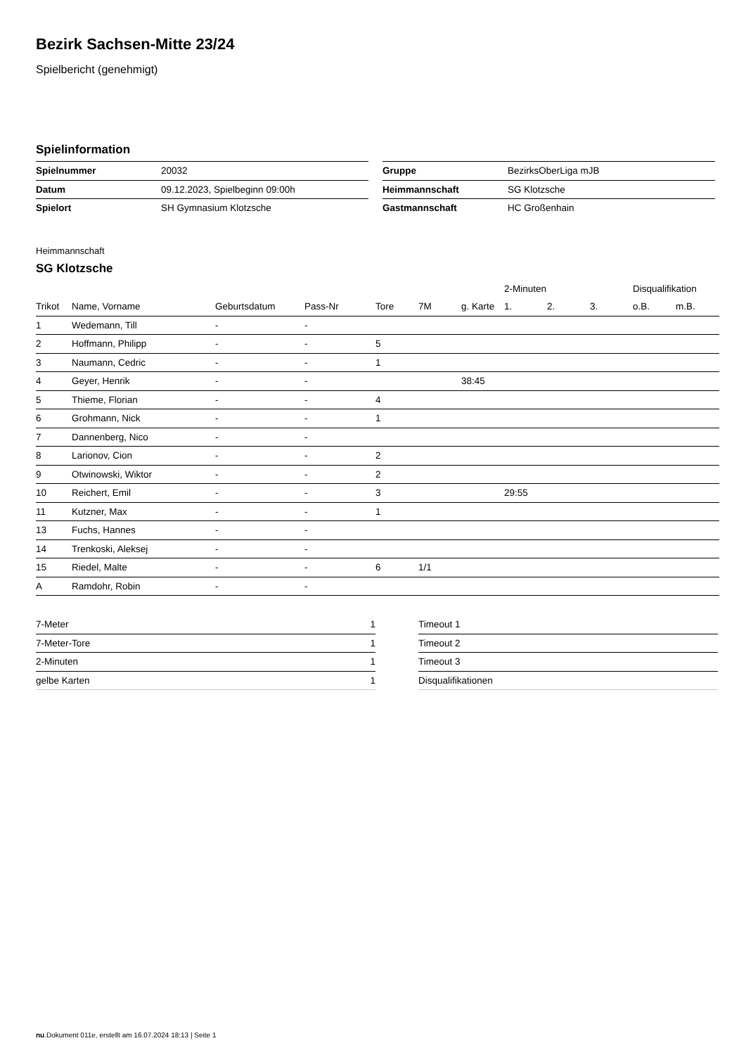Bezirk Sachsen-Mitte 23/24
Spielbericht (genehmigt)
Spielinformation
| Spielnummer | 20032 |
| Datum | 09.12.2023, Spielbeginn 09:00h |
| Spielort | SH Gymnasium Klotzsche |
| Gruppe | BezirksOberLiga mJB |
| Heimmannschaft | SG Klotzsche |
| Gastmannschaft | HC Großenhain |
Heimmannschaft
SG Klotzsche
| | | | | | | | 2-Minuten | | | Disqualifikation | |
| --- | --- | --- | --- | --- | --- | --- | --- | --- | --- | --- | --- |
| Trikot | Name, Vorname | Geburtsdatum | Pass-Nr | Tore | 7M | g. Karte | 1. | 2. | 3. | o.B. | m.B. |
| 1 | Wedemann, Till | - | - | | | | | | | | |
| 2 | Hoffmann, Philipp | - | - | 5 | | | | | | | |
| 3 | Naumann, Cedric | - | - | 1 | | | | | | | |
| 4 | Geyer, Henrik | - | - | | | 38:45 | | | | | |
| 5 | Thieme, Florian | - | - | 4 | | | | | | | |
| 6 | Grohmann, Nick | - | - | 1 | | | | | | | |
| 7 | Dannenberg, Nico | - | - | | | | | | | | |
| 8 | Larionov, Cion | - | - | 2 | | | | | | | |
| 9 | Otwinowski, Wiktor | - | - | 2 | | | | | | | |
| 10 | Reichert, Emil | - | - | 3 | | | 29:55 | | | | |
| 11 | Kutzner, Max | - | - | 1 | | | | | | | |
| 13 | Fuchs, Hannes | - | - | | | | | | | | |
| 14 | Trenkoski, Aleksej | - | - | | | | | | | | |
| 15 | Riedel, Malte | - | - | 6 | 1/1 | | | | | | |
| A | Ramdohr, Robin | - | - | | | | | | | | |
| 7-Meter | 1 |
| 7-Meter-Tore | 1 |
| 2-Minuten | 1 |
| gelbe Karten | 1 |
| Timeout 1 |
| Timeout 2 |
| Timeout 3 |
| Disqualifikationen |
nu.Dokument 011e, erstellt am 16.07.2024 18:13 | Seite 1